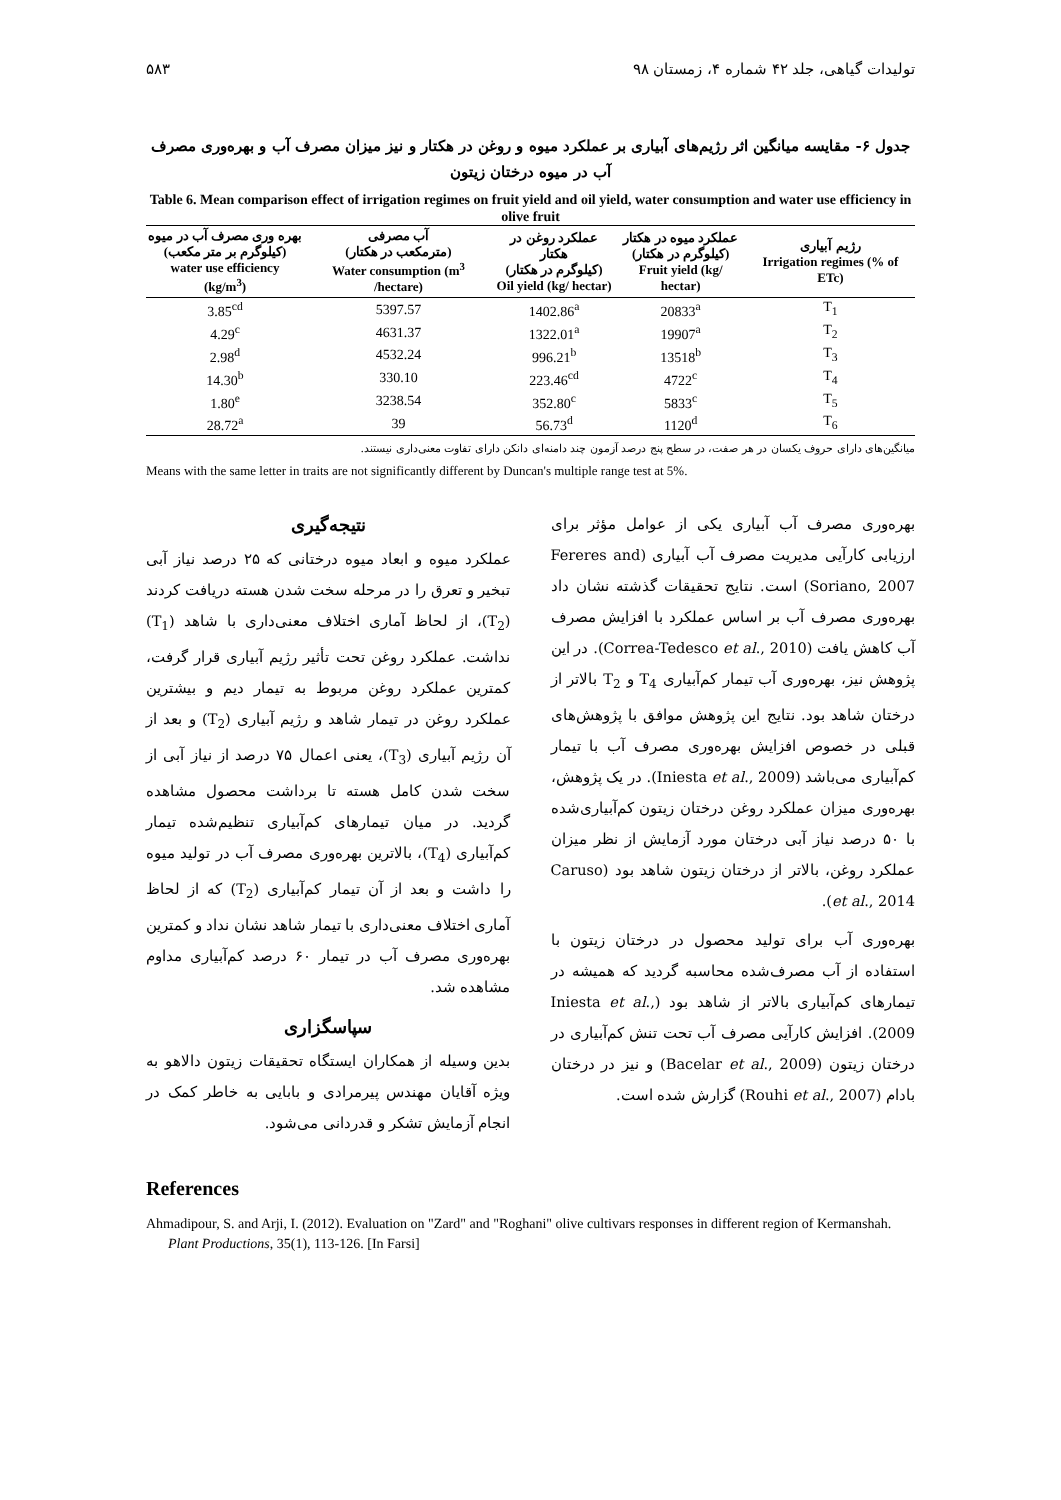تولیدات گیاهی، جلد ۴۲ شماره ۴، زمستان ۹۸ ۵۸۳
جدول ۶- مقایسه میانگین اثر رژیم‌های آبیاری بر عملکرد میوه و روغن در هکتار و نیز میزان مصرف آب و بهره‌وری مصرف آب در میوه درختان زیتون
Table 6. Mean comparison effect of irrigation regimes on fruit yield and oil yield, water consumption and water use efficiency in olive fruit
| بهره وری مصرف آب در میوه (کیلوگرم بر متر مکعب) water use efficiency (kg/m<sup>3</sup>) | آب مصرفی (مترمکعب در هکتار) Water consumption (m<sup>3</sup> /hectare) | عملکرد روغن در هکتار (کیلوگرم در هکتار) Oil yield (kg/ hectar) | عملکرد میوه در هکتار (کیلوگرم در هکتار) Fruit yield (kg/ hectar) | رژیم آبیاری Irrigation regimes (% of ETc) |
| --- | --- | --- | --- | --- |
| 3.85<sup>cd</sup> | 5397.57 | 1402.86<sup>a</sup> | 20833<sup>a</sup> | T<sub>1</sub> |
| 4.29<sup>c</sup> | 4631.37 | 1322.01<sup>a</sup> | 19907<sup>a</sup> | T<sub>2</sub> |
| 2.98<sup>d</sup> | 4532.24 | 996.21<sup>b</sup> | 13518<sup>b</sup> | T<sub>3</sub> |
| 14.30<sup>b</sup> | 330.10 | 223.46<sup>cd</sup> | 4722<sup>c</sup> | T<sub>4</sub> |
| 1.80<sup>e</sup> | 3238.54 | 352.80<sup>c</sup> | 5833<sup>c</sup> | T<sub>5</sub> |
| 28.72<sup>a</sup> | 39 | 56.73<sup>d</sup> | 1120<sup>d</sup> | T<sub>6</sub> |
میانگین‌های دارای حروف یکسان در هر صفت، در سطح پنج درصد آزمون چند دامنه‌ای دانکن دارای تفاوت معنی‌داری نیستند.
Means with the same letter in traits are not significantly different by Duncan's multiple range test at 5%.
بهره‌وری مصرف آب آبیاری یکی از عوامل مؤثر برای ارزیابی کارآیی مدیریت مصرف آب آبیاری (Fereres and Soriano, 2007) است. نتایج تحقیقات گذشته نشان داد بهره‌وری مصرف آب بر اساس عملکرد با افزایش مصرف آب کاهش یافت (Correa-Tedesco et al., 2010). در این پژوهش نیز، بهره‌وری آب تیمار کم‌آبیاری T<sub>4</sub> و T<sub>2</sub> بالاتر از درختان شاهد بود. نتایج این پژوهش موافق با پژوهش‌های قبلی در خصوص افزایش بهره‌وری مصرف آب با تیمار کم‌آبیاری می‌باشد (Iniesta et al., 2009). در یک پژوهش، بهره‌وری میزان عملکرد روغن درختان زیتون کم‌آبیاری‌شده با ۵۰ درصد نیاز آبی درختان مورد آزمایش از نظر میزان عملکرد روغن، بالاتر از درختان زیتون شاهد بود (Caruso et al., 2014).
بهره‌وری آب برای تولید محصول در درختان زیتون با استفاده از آب مصرف‌شده محاسبه گردید که همیشه در تیمارهای کم‌آبیاری بالاتر از شاهد بود (Iniesta et al., 2009). افزایش کارآیی مصرف آب تحت تنش کم‌آبیاری در درختان زیتون (Bacelar et al., 2009) و نیز در درختان بادام (Rouhi et al., 2007) گزارش شده است.
نتیجه‌گیری
عملکرد میوه و ابعاد میوه درختانی که ۲۵ درصد نیاز آبی تبخیر و تعرق را در مرحله سخت شدن هسته دریافت کردند (T<sub>2</sub>)، از لحاظ آماری اختلاف معنی‌داری با شاهد (T<sub>1</sub>) نداشت. عملکرد روغن تحت تأثیر رژیم آبیاری قرار گرفت، کمترین عملکرد روغن مربوط به تیمار دیم و بیشترین عملکرد روغن در تیمار شاهد و رژیم آبیاری (T<sub>2</sub>) و بعد از آن رژیم آبیاری (T<sub>3</sub>)، یعنی اعمال ۷۵ درصد از نیاز آبی از سخت شدن کامل هسته تا برداشت محصول مشاهده گردید. در میان تیمارهای کم‌آبیاری تنظیم‌شده تیمار کم‌آبیاری (T<sub>4</sub>)، بالاترین بهره‌وری مصرف آب در تولید میوه را داشت و بعد از آن تیمار کم‌آبیاری (T<sub>2</sub>) که از لحاظ آماری اختلاف معنی‌داری با تیمار شاهد نشان نداد و کمترین بهره‌وری مصرف آب در تیمار ۶۰ درصد کم‌آبیاری مداوم مشاهده شد.
سپاسگزاری
بدین وسیله از همکاران ایستگاه تحقیقات زیتون دالاهو به ویژه آقایان مهندس پیرمرادی و بابایی به خاطر کمک در انجام آزمایش تشکر و قدردانی می‌شود.
References
Ahmadipour, S. and Arji, I. (2012). Evaluation on "Zard" and "Roghani" olive cultivars responses in different region of Kermanshah. Plant Productions, 35(1), 113-126. [In Farsi]